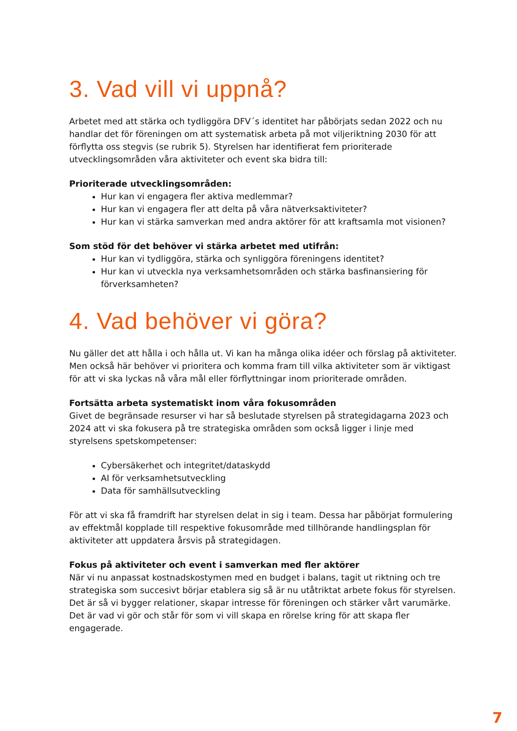3. Vad vill vi uppnå?
Arbetet med att stärka och tydliggöra DFV´s identitet har påbörjats sedan 2022 och nu handlar det för föreningen om att systematisk arbeta på mot viljeriktning 2030 för att förflytta oss stegvis (se rubrik 5). Styrelsen har identifierat fem prioriterade utvecklingsområden våra aktiviteter och event ska bidra till:
Prioriterade utvecklingsområden:
Hur kan vi engagera fler aktiva medlemmar?
Hur kan vi engagera fler att delta på våra nätverksaktiviteter?
Hur kan vi stärka samverkan med andra aktörer för att kraftsamla mot visionen?
Som stöd för det behöver vi stärka arbetet med utifrån:
Hur kan vi tydliggöra, stärka och synliggöra föreningens identitet?
Hur kan vi utveckla nya verksamhetsområden och stärka basfinansiering för förverksamheten?
4. Vad behöver vi göra?
Nu gäller det att hålla i och hålla ut. Vi kan ha många olika idéer och förslag på aktiviteter. Men också här behöver vi prioritera och komma fram till vilka aktiviteter som är viktigast för att vi ska lyckas nå våra mål eller förflyttningar inom prioriterade områden.
Fortsätta arbeta systematiskt inom våra fokusområden
Givet de begränsade resurser vi har så beslutade styrelsen på strategidagarna 2023 och 2024 att vi ska fokusera på tre strategiska områden som också ligger i linje med styrelsens spetskompetenser:
Cybersäkerhet och integritet/dataskydd
AI för verksamhetsutveckling
Data för samhällsutveckling
För att vi ska få framdrift har styrelsen delat in sig i team. Dessa har påbörjat formulering av effektmål kopplade till respektive fokusområde med tillhörande handlingsplan för aktiviteter att uppdatera årsvis på strategidagen.
Fokus på aktiviteter och event i samverkan med fler aktörer
När vi nu anpassat kostnadskostymen med en budget i balans, tagit ut riktning och tre strategiska som succesivt börjar etablera sig så är nu utåtriktat arbete fokus för styrelsen. Det är så vi bygger relationer, skapar intresse för föreningen och stärker vårt varumärke. Det är vad vi gör och står för som vi vill skapa en rörelse kring för att skapa fler engagerade.
7